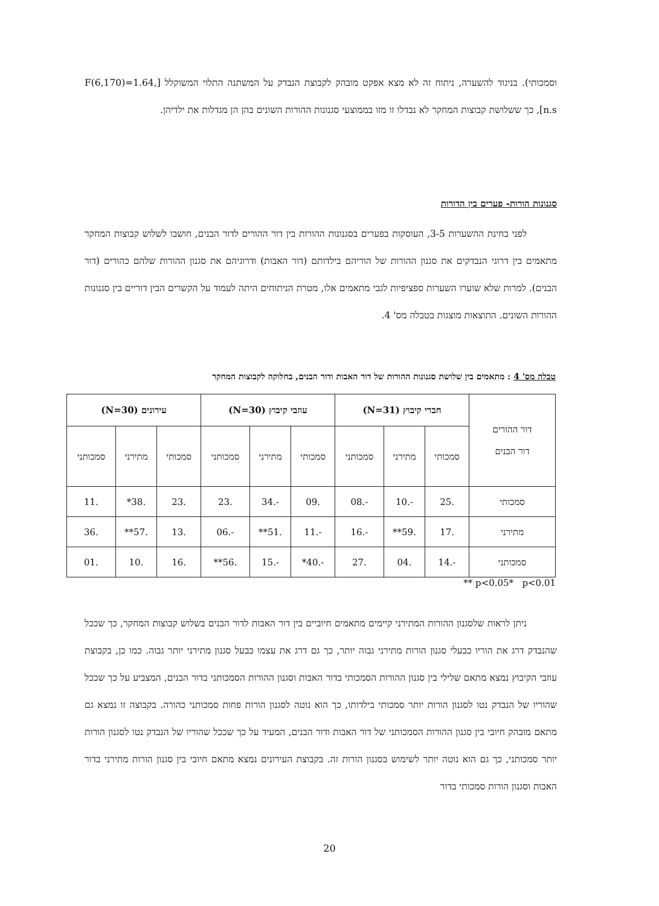וסמכותי). בניגוד להשערה, ניתוח זה לא מצא אפקט מובהק לקבוצת הנבדק על המשתנה התלוי המשוקלל [F(6,170)=1.64, n.s], כך ששלושת קבוצות המחקר לא נבדלו זו מזו בממוצעי סגנונות ההורות השונים בהן הן מגדלות את ילדיהן.
סגנונות הורות- פערים בין הדורות
לפני בחינת ההשערות 3-5, העוסקות בפערים בסגנונות ההורות בין דור ההורים לדור הבנים, חושבו לשלוש קבוצות המחקר מתאמים בין דרוגי הנבדקים את סגנון ההורות של הוריהם בילדותם (דור האבות) ודרוגיהם את סגנון ההורות שלהם כהורים (דור הבנים). למרות שלא שוערו השערות ספציפיות לגבי מתאמים אלו, מטרת הניתוחים היתה לעמוד על הקשרים הבין דוריים בין סגנונות ההורות השונים. התוצאות מוצגות בטבלה מס' 4.
טבלה מס' 4 : מתאמים בין שלושת סגנונות ההורות של דור האבות ודור הבנים, בחלוקה לקבוצות המחקר
| דור ההורים דור הבנים | חברי קיבוץ (N=31) | | | עוזבי קיבוץ (N=30) | | | עירונים (N=30) | | |
| --- | --- | --- | --- | --- | --- | --- | --- | --- | --- |
| | סמכותי | מתירני | סמכותני | סמכותי | מתירני | סמכותני | סמכותי | מתירני | סמכותני |
| סמכותי | .25 | -.10 | -.08 | .09 | -.34 | .23 | .23 | .38* | .11 |
| מתירני | .17 | .59** | -.16 | -.11 | .51** | -.06 | .13 | .57** | .36 |
| סמכותני | -.14 | .04 | .27 | -.40* | -.15 | .56** | .16 | .10 | .01 |
p<0.05* p<0.01 **
ניתן לראות שלסגנון ההורות המתירני קיימים מתאמים חיוביים בין דור האבות לדור הבנים בשלוש קבוצות המחקר, כך שככל שהנבדק דרג את הוריו כבעלי סגנון הורות מתירני גבוה יותר, כך גם דרג את עצמו כבעל סגנון מתירני יותר גבוה. כמו כן, בקבוצת עוזבי הקיבוץ נמצא מתאם שלילי בין סגנון ההורות הסמכותי בדור האבות וסגנון ההורות הסמכותני בדור הבנים, המצביע על כך שככל שהוריו של הנבדק נטו לסגנון הורות יותר סמכותי בילדותו, כך הוא נוטה לסגנון הורות פחות סמכותני כהורה. בקבוצה זו נמצא גם מתאם מובהק חיובי בין סגנון ההורות הסמכותני של דור האבות ודור הבנים, המעיד על כך שככל שהוריו של הנבדק נטו לסגנון הורות יותר סמכותני, כך גם הוא נוטה יותר לשימוש בסגנון הורות זה. בקבוצת העירונים נמצא מתאם חיובי בין סגנון הורות מתירני בדור האבות וסגנון הורות סמכותי בדור
20